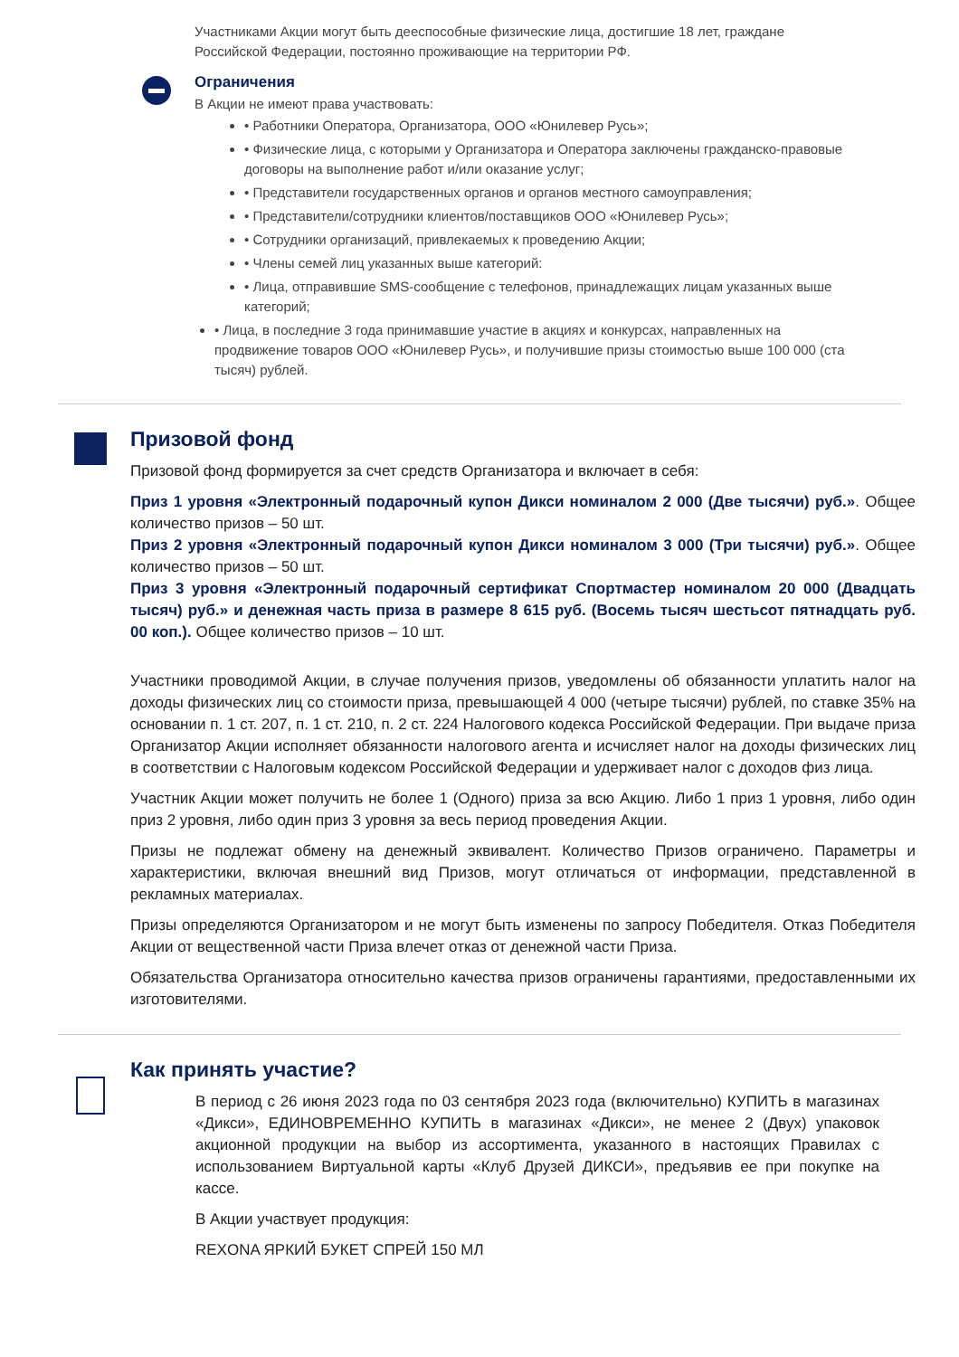Участниками Акции могут быть дееспособные физические лица, достигшие 18 лет, граждане Российской Федерации, постоянно проживающие на территории РФ.
Ограничения
В Акции не имеют права участвовать:
• Работники Оператора, Организатора, ООО «Юнилевер Русь»;
• Физические лица, с которыми у Организатора и Оператора заключены гражданско-правовые договоры на выполнение работ и/или оказание услуг;
• Представители государственных органов и органов местного самоуправления;
• Представители/сотрудники клиентов/поставщиков ООО «Юнилевер Русь»;
• Сотрудники организаций, привлекаемых к проведению Акции;
• Члены семей лиц указанных выше категорий:
• Лица, отправившие SMS-сообщение с телефонов, принадлежащих лицам указанных выше категорий;
• Лица, в последние 3 года принимавшие участие в акциях и конкурсах, направленных на продвижение товаров ООО «Юнилевер Русь», и получившие призы стоимостью выше 100 000 (ста тысяч) рублей.
Призовой фонд
Призовой фонд формируется за счет средств Организатора и включает в себя:
Приз 1 уровня «Электронный подарочный купон Дикси номиналом 2 000 (Две тысячи) руб.». Общее количество призов – 50 шт.
Приз 2 уровня «Электронный подарочный купон Дикси номиналом 3 000 (Три тысячи) руб.». Общее количество призов – 50 шт.
Приз 3 уровня «Электронный подарочный сертификат Спортмастер номиналом 20 000 (Двадцать тысяч) руб.» и денежная часть приза в размере 8 615 руб. (Восемь тысяч шестьсот пятнадцать руб. 00 коп.). Общее количество призов – 10 шт.
Участники проводимой Акции, в случае получения призов, уведомлены об обязанности уплатить налог на доходы физических лиц со стоимости приза, превышающей 4 000 (четыре тысячи) рублей, по ставке 35% на основании п. 1 ст. 207, п. 1 ст. 210, п. 2 ст. 224 Налогового кодекса Российской Федерации. При выдаче приза Организатор Акции исполняет обязанности налогового агента и исчисляет налог на доходы физических лиц в соответствии с Налоговым кодексом Российской Федерации и удерживает налог с доходов физ лица.
Участник Акции может получить не более 1 (Одного) приза за всю Акцию. Либо 1 приз 1 уровня, либо один приз 2 уровня, либо один приз 3 уровня за весь период проведения Акции.
Призы не подлежат обмену на денежный эквивалент. Количество Призов ограничено. Параметры и характеристики, включая внешний вид Призов, могут отличаться от информации, представленной в рекламных материалах.
Призы определяются Организатором и не могут быть изменены по запросу Победителя. Отказ Победителя Акции от вещественной части Приза влечет отказ от денежной части Приза.
Обязательства Организатора относительно качества призов ограничены гарантиями, предоставленными их изготовителями.
Как принять участие?
В период с 26 июня 2023 года по 03 сентября 2023 года (включительно) КУПИТЬ в магазинах «Дикси», ЕДИНОВРЕМЕННО КУПИТЬ в магазинах «Дикси», не менее 2 (Двух) упаковок акционной продукции на выбор из ассортимента, указанного в настоящих Правилах с использованием Виртуальной карты «Клуб Друзей ДИКСИ», предъявив ее при покупке на кассе.
В Акции участвует продукция:
REXONA ЯРКИЙ БУКЕТ СПРЕЙ 150 МЛ